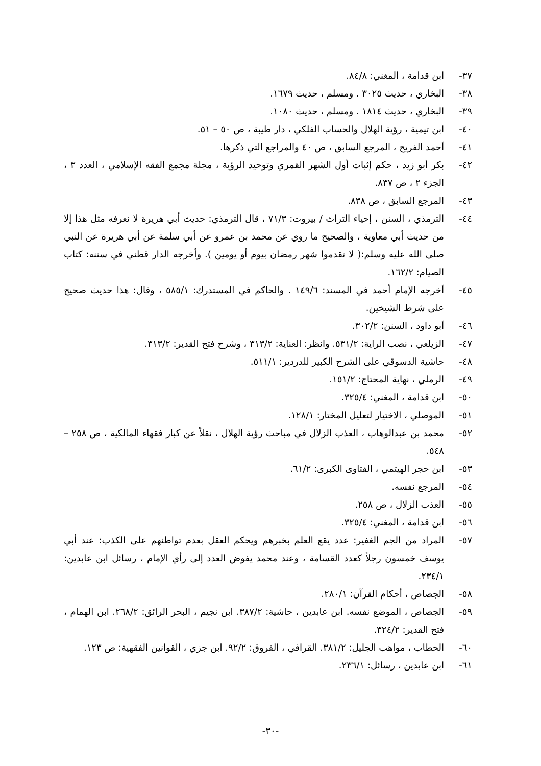٣٧- ابن قدامة ، المغني: ٨٤/٨.
٣٨- البخاري ، حديث ٣٠٢٥ . ومسلم ، حديث ١٦٧٩.
٣٩- البخاري ، حديث ١٨١٤ . ومسلم ، حديث ١٠٨٠.
٤٠- ابن تيمية ، رؤية الهلال والحساب الفلكي ، دار طيبة ، ص ٥٠ – ٥١.
٤١- أحمد الفريح ، المرجع السابق ، ص ٤٠ والمراجع التي ذكرها.
٤٢- بكر أبو زيد ، حكم إثبات أول الشهر القمري وتوحيد الرؤية ، مجلة مجمع الفقه الإسلامي ، العدد ٣ ، الجزء ٢ ، ص ٨٣٧.
٤٣- المرجع السابق ، ص ٨٣٨.
٤٤- الترمذي ، السنن ، إحياء التراث / بيروت: ٧١/٣ ، قال الترمذي: حديث أبي هريرة لا نعرفه مثل هذا إلا من حديث أبي معاوية ، والصحيح ما روي عن محمد بن عمرو عن أبي سلمة عن أبي هريرة عن النبي صلى الله عليه وسلم:( لا تقدموا شهر رمضان بيوم أو يومين ). وأخرجه الدار قطني في سننه: كتاب الصيام: ١٦٢/٢.
٤٥- أخرجه الإمام أحمد في المسند: ١٤٩/٦ . والحاكم في المستدرك: ٥٨٥/١ ، وقال: هذا حديث صحيح على شرط الشيخين.
٤٦- أبو داود ، السنن: ٣٠٢/٢.
٤٧- الزيلعي ، نصب الراية: ٥٣١/٢. وانظر: العناية: ٣١٣/٢ ، وشرح فتح القدير: ٣١٣/٢.
٤٨- حاشية الدسوقي على الشرح الكبير للدردير: ٥١١/١.
٤٩- الرملي ، نهاية المحتاج: ١٥١/٢.
٥٠- ابن قدامة ، المغني: ٣٢٥/٤.
٥١- الموصلي ، الاختيار لتعليل المختار: ١٢٨/١.
٥٢- محمد بن عبدالوهاب ، العذب الزلال في مباحث رؤية الهلال ، نقلاً عن كبار فقهاء المالكية ، ص ٢٥٨ – ٥٤٨.
٥٣- ابن حجر الهيتمي ، الفتاوى الكبرى: ٦١/٢.
٥٤- المرجع نفسه.
٥٥- العذب الزلال ، ص ٢٥٨.
٥٦- ابن قدامة ، المغني: ٣٢٥/٤.
٥٧- المراد من الجم الغفير: عدد يقع العلم بخبرهم ويحكم العقل بعدم تواطئهم على الكذب: عند أبي يوسف خمسون رجلاً كعدد القسامة ، وعند محمد يفوض العدد إلى رأي الإمام ، رسائل ابن عابدين: ٢٣٤/١.
٥٨- الجصاص ، أحكام القرآن: ٢٨٠/١.
٥٩- الجصاص ، الموضع نفسه. ابن عابدين ، حاشية: ٣٨٧/٢. ابن نجيم ، البحر الرائق: ٢٦٨/٢. ابن الهمام ، فتح القدير: ٣٢٤/٢.
٦٠- الحطاب ، مواهب الجليل: ٣٨١/٢. القرافي ، الفروق: ٩٢/٢. ابن جزي ، القوانين الفقهية: ص ١٢٣.
٦١- ابن عابدين ، رسائل: ٢٣٦/١.
-٣٠-